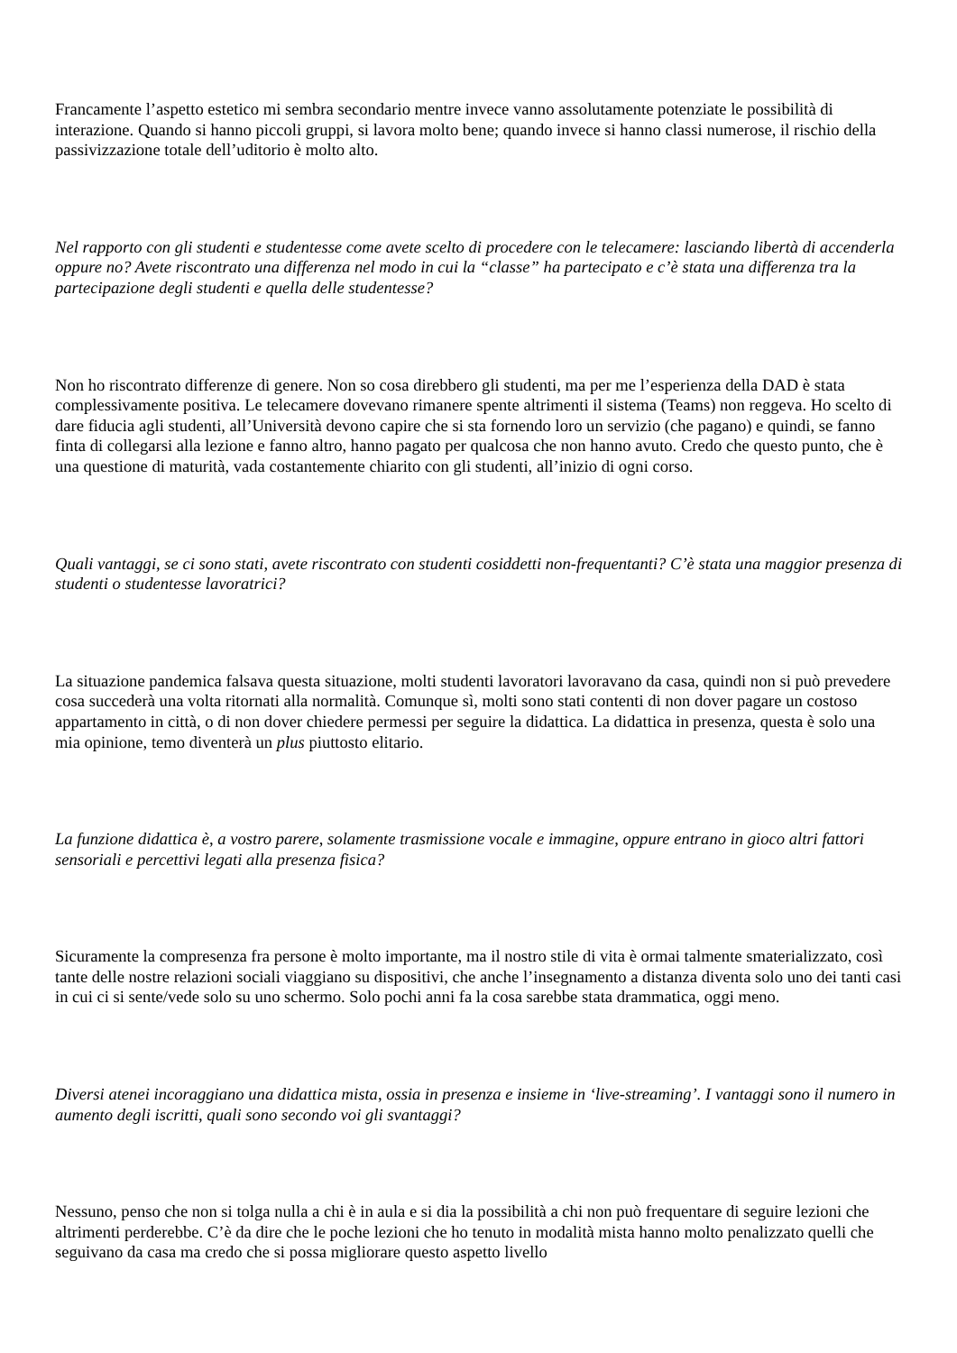Francamente l’aspetto estetico mi sembra secondario mentre invece vanno assolutamente potenziate le possibilità di interazione. Quando si hanno piccoli gruppi, si lavora molto bene; quando invece si hanno classi numerose, il rischio della passivizzazione totale dell’uditorio è molto alto.
Nel rapporto con gli studenti e studentesse come avete scelto di procedere con le telecamere: lasciando libertà di accenderla oppure no? Avete riscontrato una differenza nel modo in cui la “classe” ha partecipato e c’è stata una differenza tra la partecipazione degli studenti e quella delle studentesse?
Non ho riscontrato differenze di genere. Non so cosa direbbero gli studenti, ma per me l’esperienza della DAD è stata complessivamente positiva. Le telecamere dovevano rimanere spente altrimenti il sistema (Teams) non reggeva. Ho scelto di dare fiducia agli studenti, all’Università devono capire che si sta fornendo loro un servizio (che pagano) e quindi, se fanno finta di collegarsi alla lezione e fanno altro, hanno pagato per qualcosa che non hanno avuto. Credo che questo punto, che è una questione di maturità, vada costantemente chiarito con gli studenti, all’inizio di ogni corso.
Quali vantaggi, se ci sono stati, avete riscontrato con studenti cosiddetti non-frequentanti? C’è stata una maggior presenza di studenti o studentesse lavoratrici?
La situazione pandemica falsava questa situazione, molti studenti lavoratori lavoravano da casa, quindi non si può prevedere cosa succederà una volta ritornati alla normalità. Comunque sì, molti sono stati contenti di non dover pagare un costoso appartamento in città, o di non dover chiedere permessi per seguire la didattica. La didattica in presenza, questa è solo una mia opinione, temo diventerà un plus piuttosto elitario.
La funzione didattica è, a vostro parere, solamente trasmissione vocale e immagine, oppure entrano in gioco altri fattori sensoriali e percettivi legati alla presenza fisica?
Sicuramente la compresenza fra persone è molto importante, ma il nostro stile di vita è ormai talmente smaterializzato, così tante delle nostre relazioni sociali viaggiano su dispositivi, che anche l’insegnamento a distanza diventa solo uno dei tanti casi in cui ci si sente/vede solo su uno schermo. Solo pochi anni fa la cosa sarebbe stata drammatica, oggi meno.
Diversi atenei incoraggiano una didattica mista, ossia in presenza e insieme in ‘live-streaming’. I vantaggi sono il numero in aumento degli iscritti, quali sono secondo voi gli svantaggi?
Nessuno, penso che non si tolga nulla a chi è in aula e si dia la possibilità a chi non può frequentare di seguire lezioni che altrimenti perderebbe. C’è da dire che le poche lezioni che ho tenuto in modalità mista hanno molto penalizzato quelli che seguivano da casa ma credo che si possa migliorare questo aspetto livello